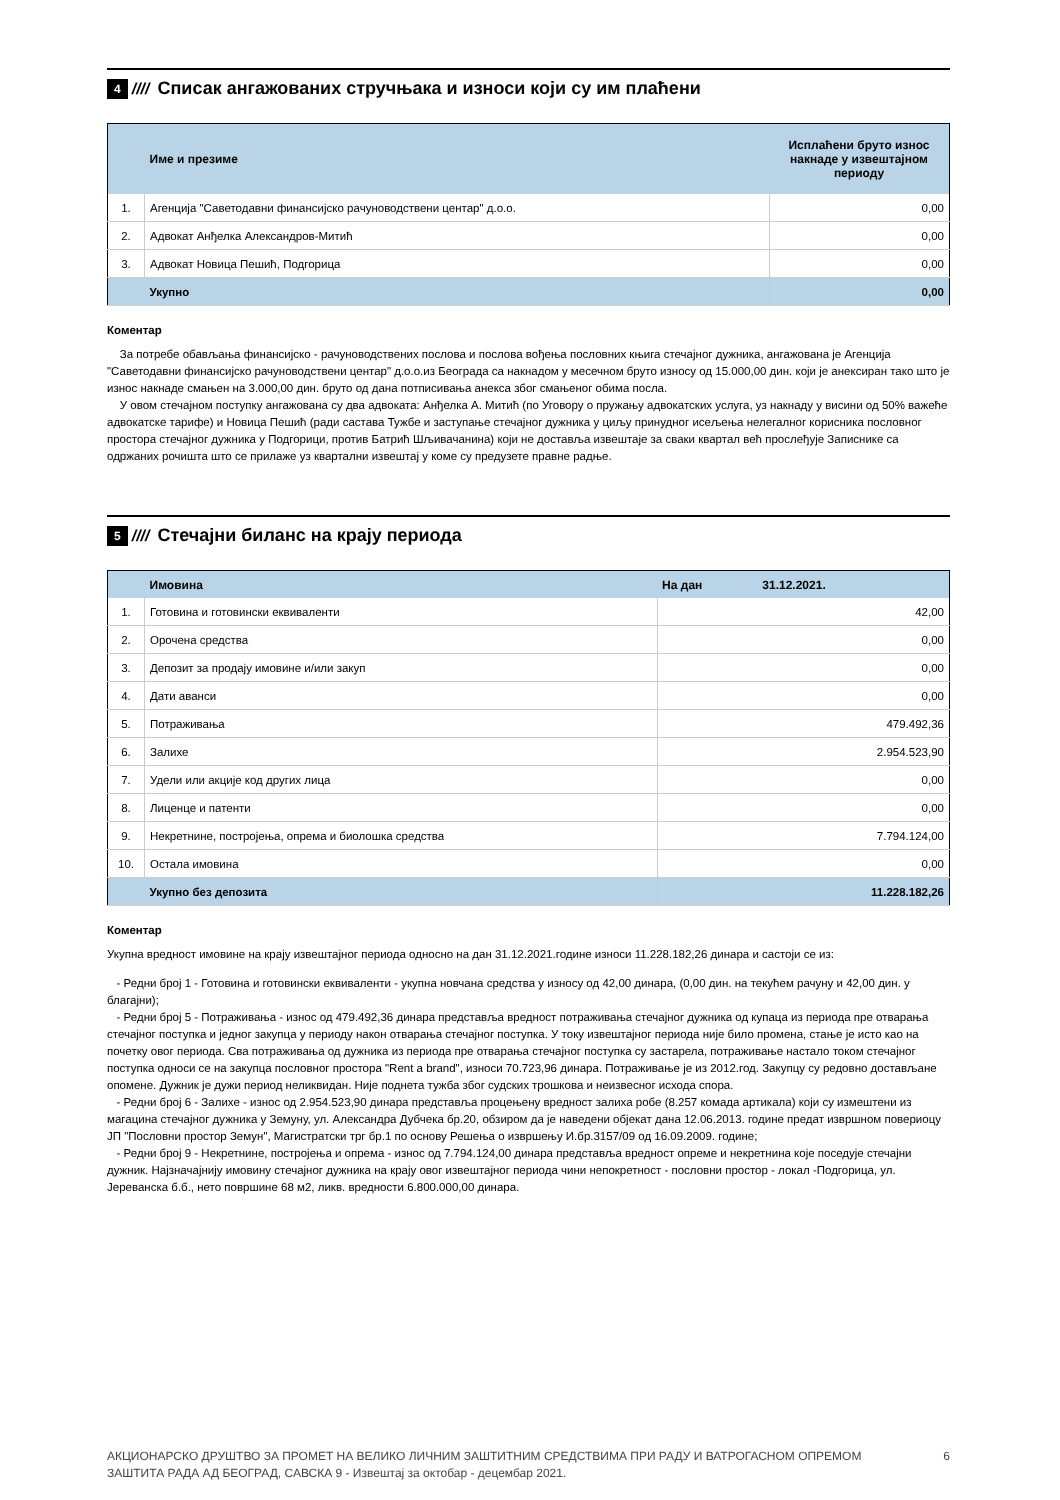4 //// Списак ангажованих стручњака и износи који су им плаћени
| | Име и презиме | Исплаћени бруто износ накнаде у извештајном периоду |
| --- | --- | --- |
| 1. | Агенција "Саветодавни финансијско рачуноводствени центар" д.о.о. | 0,00 |
| 2. | Адвокат Анђелка Александров-Митић | 0,00 |
| 3. | Адвокат Новица Пешић, Подгорица | 0,00 |
| | Укупно | 0,00 |
Коментар
За потребе обављања финансијско - рачуноводствених послова и послова вођења пословних књига стечајног дужника, ангажована је Агенција "Саветодавни финансијско рачуноводствени центар" д.о.о.из Београда са накнадом у месечном бруто износу од 15.000,00 дин. који је анексиран тако што је износ накнаде смањен на 3.000,00 дин. бруто од дана потписивања анекса због смањеног обима посла.
У овом стечајном поступку ангажована су два адвоката: Анђелка А. Митић (по Уговору о пружању адвокатских услуга, уз накнаду у висини од 50% важеће адвокатске тарифе) и Новица Пешић (ради састава Тужбе и заступање стечајног дужника у циљу принудног исељења нелегалног корисника пословног простора стечајног дужника у Подгорици, против Батрић Шљивачанина) који не доставља извештаје за сваки квартал већ прослеђује Записнике са одржаних рочишта што се прилаже уз квартални извештај у коме су предузете правне радње.
5 //// Стечајни биланс на крају периода
| | Имовина | На дан 31.12.2021. |
| --- | --- | --- |
| 1. | Готовина и готовински еквиваленти | 42,00 |
| 2. | Орочена средства | 0,00 |
| 3. | Депозит за продају имовине и/или закуп | 0,00 |
| 4. | Дати аванси | 0,00 |
| 5. | Потраживања | 479.492,36 |
| 6. | Залихе | 2.954.523,90 |
| 7. | Удели или акције код других лица | 0,00 |
| 8. | Лиценце и патенти | 0,00 |
| 9. | Некретнине, постројења, опрема и биолошка средства | 7.794.124,00 |
| 10. | Остала имовина | 0,00 |
| | Укупно без депозита | 11.228.182,26 |
Коментар
Укупна вредност имовине на крају извештајног периода односно на дан 31.12.2021.године износи 11.228.182,26 динара и састоји се из:
- Редни број 1 - Готовина и готовински еквиваленти - укупна новчана средства у износу од 42,00 динара, (0,00 дин. на текућем рачуну и 42,00 дин. у благајни);
- Редни број 5 - Потраживања - износ од 479.492,36 динара представља вредност потраживања стечајног дужника од купаца из периода пре отварања стечајног поступка и једног закупца у периоду након отварања стечајног поступка. У току извештајног периода није било промена, стање је исто као на почетку овог периода. Сва потраживања од дужника из периода пре отварања стечајног поступка су застарела, потраживање настало током стечајног поступка односи се на закупца пословног простора "Rent a brand", износи 70.723,96 динара. Потраживање је из 2012.год. Закупцу су редовно достављане опомене. Дужник је дужи период неликвидан. Није поднета тужба због судских трошкова и неизвесног исхода спора.
- Редни број 6 - Залихе - износ од 2.954.523,90 динара представља процењену вредност залиха робе (8.257 комада артикала) који су измештени из магацина стечајног дужника у Земуну, ул. Александра Дубчека бр.20, обзиром да је наведени објекат дана 12.06.2013. године предат извршном повериоцу ЈП "Пословни простор Земун", Магистратски трг бр.1 по основу Решења о извршењу И.бр.3157/09 од 16.09.2009. године;
- Редни број 9 - Некретнине, постројења и опрема - износ од 7.794.124,00 динара представља вредност опреме и некретнина које поседује стечајни дужник. Најзначајнију имовину стечајног дужника на крају овог извештајног периода чини непокретност - пословни простор - локал -Подгорица, ул. Јереванска б.б., нето површине 68 м2, ликв. вредности 6.800.000,00 динара.
АКЦИОНАРСКО ДРУШТВО ЗА ПРОМЕТ НА ВЕЛИКО ЛИЧНИМ ЗАШТИТНИМ СРЕДСТВИМА ПРИ РАДУ И ВАТРОГАСНОМ ОПРЕМОМ
ЗАШТИТА РАДА АД БЕОГРАД, САВСКА 9 - Извештај за октобар - децембар 2021.
6